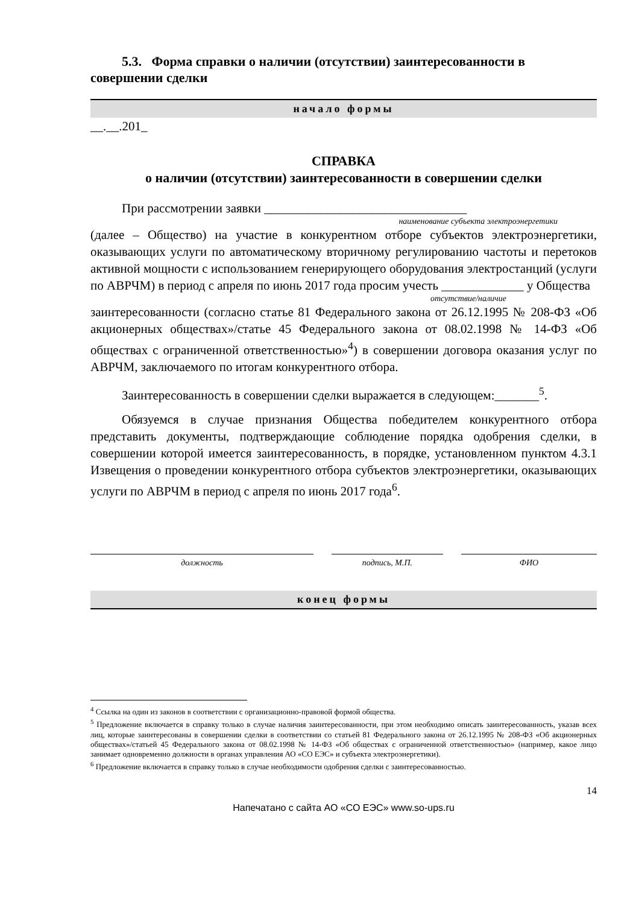5.3. Форма справки о наличии (отсутствии) заинтересованности в совершении сделки
начало формы
__.__.201_
СПРАВКА
о наличии (отсутствии) заинтересованности в совершении сделки
При рассмотрении заявки ________________________________
наименование субъекта электроэнергетики
(далее – Общество) на участие в конкурентном отборе субъектов электроэнергетики, оказывающих услуги по автоматическому вторичному регулированию частоты и перетоков активной мощности с использованием генерирующего оборудования электростанций (услуги по АВРЧМ) в период с апреля по июнь 2017 года просим учесть _____________ у Общества
отсутствие/наличие
заинтересованности (согласно статье 81 Федерального закона от 26.12.1995 № 208-ФЗ «Об акционерных обществах»/статье 45 Федерального закона от 08.02.1998 № 14-ФЗ «Об обществах с ограниченной ответственностью»<sup>4</sup>) в совершении договора оказания услуг по АВРЧМ, заключаемого по итогам конкурентного отбора.
Заинтересованность в совершении сделки выражается в следующем:_______<sup>5</sup>.
Обязуемся в случае признания Общества победителем конкурентного отбора представить документы, подтверждающие соблюдение порядка одобрения сделки, в совершении которой имеется заинтересованность, в порядке, установленном пунктом 4.3.1 Извещения о проведении конкурентного отбора субъектов электроэнергетики, оказывающих услуги по АВРЧМ в период с апреля по июнь 2017 года<sup>6</sup>.
должность подпись, М.П. ФИО
конец формы
<sup>4</sup> Ссылка на один из законов в соответствии с организационно-правовой формой общества.
<sup>5</sup> Предложение включается в справку только в случае наличия заинтересованности, при этом необходимо описать заинтересованность, указав всех лиц, которые заинтересованы в совершении сделки в соответствии со статьей 81 Федерального закона от 26.12.1995 № 208-ФЗ «Об акционерных обществах»/статьей 45 Федерального закона от 08.02.1998 № 14-ФЗ «Об обществах с ограниченной ответственностью» (например, какое лицо занимает одновременно должности в органах управления АО «СО ЕЭС» и субъекта электроэнергетики).
<sup>6</sup> Предложение включается в справку только в случае необходимости одобрения сделки с заинтересованностью.
14
Напечатано с сайта АО «СО ЕЭС» www.so-ups.ru